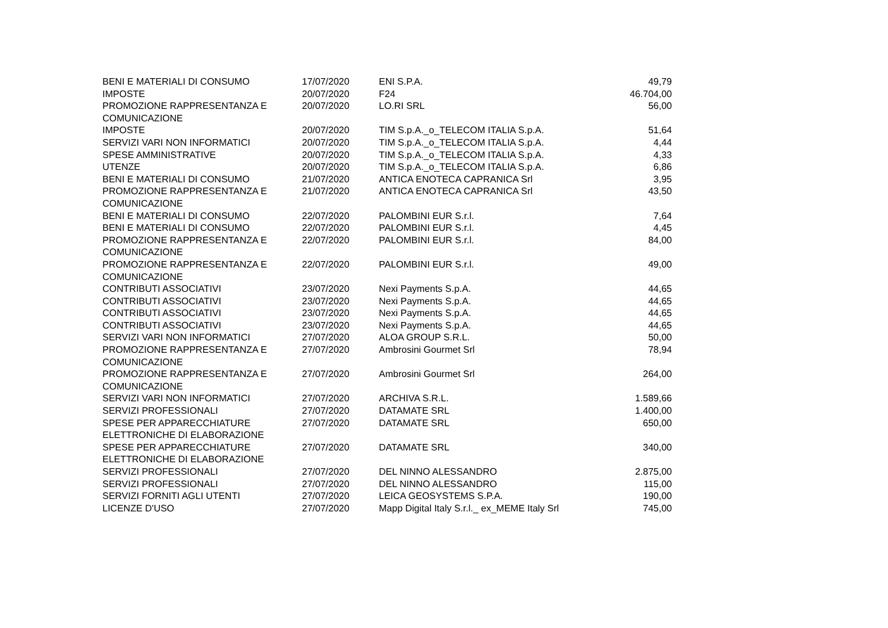| BENI E MATERIALI DI CONSUMO | 17/07/2020 | ENI S.P.A. | 49,79 |
| IMPOSTE | 20/07/2020 | F24 | 46.704,00 |
| PROMOZIONE RAPPRESENTANZA E COMUNICAZIONE | 20/07/2020 | LO.RI SRL | 56,00 |
| IMPOSTE | 20/07/2020 | TIM S.p.A._o_TELECOM ITALIA S.p.A. | 51,64 |
| SERVIZI VARI NON INFORMATICI | 20/07/2020 | TIM S.p.A._o_TELECOM ITALIA S.p.A. | 4,44 |
| SPESE AMMINISTRATIVE | 20/07/2020 | TIM S.p.A._o_TELECOM ITALIA S.p.A. | 4,33 |
| UTENZE | 20/07/2020 | TIM S.p.A._o_TELECOM ITALIA S.p.A. | 6,86 |
| BENI E MATERIALI DI CONSUMO | 21/07/2020 | ANTICA ENOTECA CAPRANICA Srl | 3,95 |
| PROMOZIONE RAPPRESENTANZA E COMUNICAZIONE | 21/07/2020 | ANTICA ENOTECA CAPRANICA Srl | 43,50 |
| BENI E MATERIALI DI CONSUMO | 22/07/2020 | PALOMBINI EUR S.r.l. | 7,64 |
| BENI E MATERIALI DI CONSUMO | 22/07/2020 | PALOMBINI EUR S.r.l. | 4,45 |
| PROMOZIONE RAPPRESENTANZA E COMUNICAZIONE | 22/07/2020 | PALOMBINI EUR S.r.l. | 84,00 |
| PROMOZIONE RAPPRESENTANZA E COMUNICAZIONE | 22/07/2020 | PALOMBINI EUR S.r.l. | 49,00 |
| CONTRIBUTI ASSOCIATIVI | 23/07/2020 | Nexi Payments S.p.A. | 44,65 |
| CONTRIBUTI ASSOCIATIVI | 23/07/2020 | Nexi Payments S.p.A. | 44,65 |
| CONTRIBUTI ASSOCIATIVI | 23/07/2020 | Nexi Payments S.p.A. | 44,65 |
| CONTRIBUTI ASSOCIATIVI | 23/07/2020 | Nexi Payments S.p.A. | 44,65 |
| SERVIZI VARI NON INFORMATICI | 27/07/2020 | ALOA GROUP S.R.L. | 50,00 |
| PROMOZIONE RAPPRESENTANZA E COMUNICAZIONE | 27/07/2020 | Ambrosini Gourmet Srl | 78,94 |
| PROMOZIONE RAPPRESENTANZA E COMUNICAZIONE | 27/07/2020 | Ambrosini Gourmet Srl | 264,00 |
| SERVIZI VARI NON INFORMATICI | 27/07/2020 | ARCHIVA S.R.L. | 1.589,66 |
| SERVIZI PROFESSIONALI | 27/07/2020 | DATAMATE SRL | 1.400,00 |
| SPESE PER APPARECCHIATURE ELETTRONICHE DI ELABORAZIONE | 27/07/2020 | DATAMATE SRL | 650,00 |
| SPESE PER APPARECCHIATURE ELETTRONICHE DI ELABORAZIONE | 27/07/2020 | DATAMATE SRL | 340,00 |
| SERVIZI PROFESSIONALI | 27/07/2020 | DEL NINNO ALESSANDRO | 2.875,00 |
| SERVIZI PROFESSIONALI | 27/07/2020 | DEL NINNO ALESSANDRO | 115,00 |
| SERVIZI FORNITI AGLI UTENTI | 27/07/2020 | LEICA GEOSYSTEMS S.P.A. | 190,00 |
| LICENZE D'USO | 27/07/2020 | Mapp Digital Italy S.r.l._ ex_MEME Italy Srl | 745,00 |